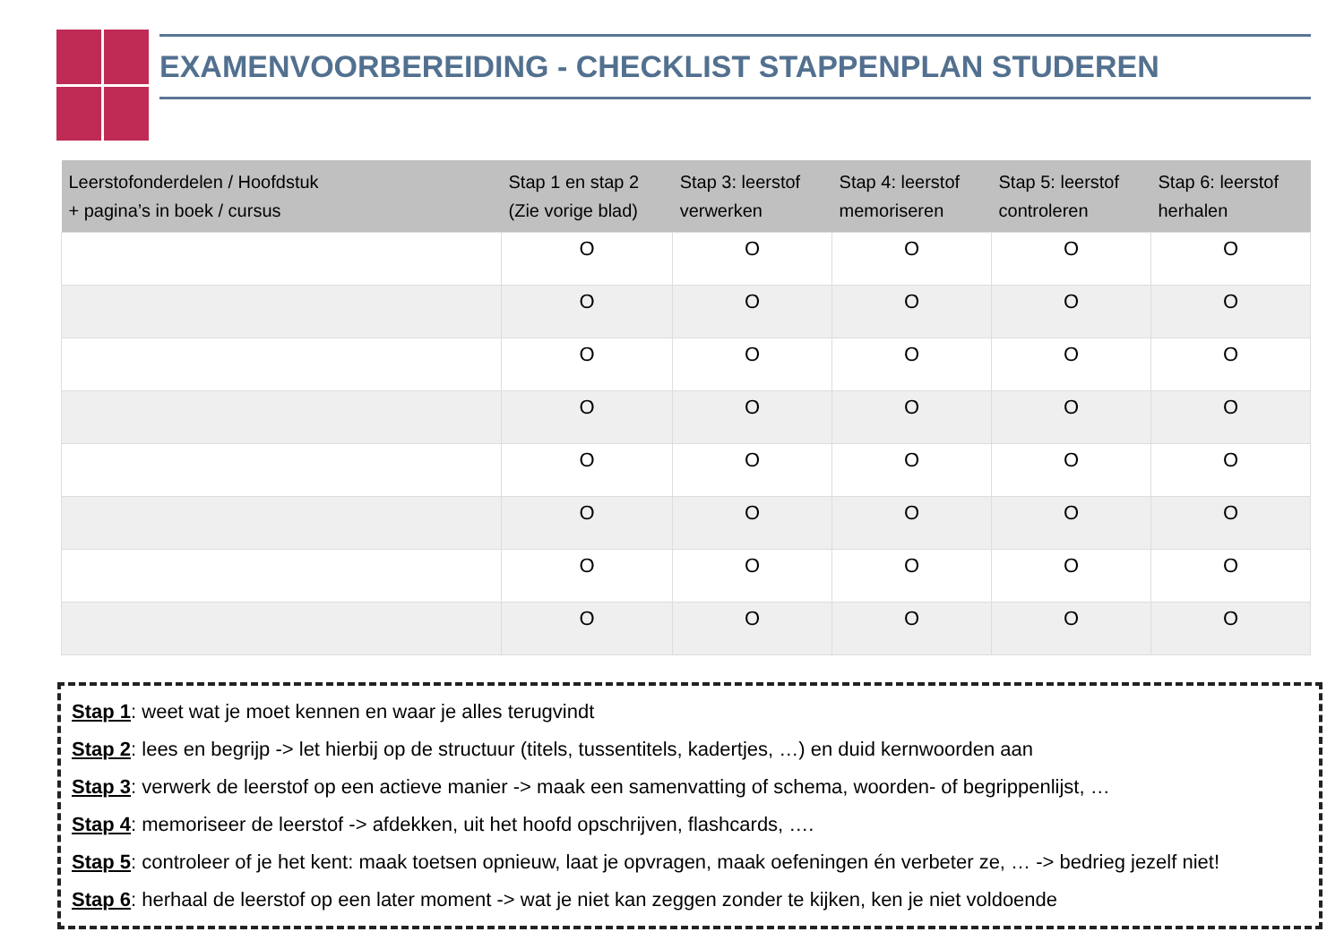EXAMENVOORBEREIDING - CHECKLIST STAPPENPLAN STUDEREN
| Leerstofonderdelen / Hoofdstuk + pagina’s in boek / cursus | Stap 1 en stap 2 (Zie vorige blad) | Stap 3: leerstof verwerken | Stap 4: leerstof memoriseren | Stap 5: leerstof controleren | Stap 6: leerstof herhalen |
| --- | --- | --- | --- | --- | --- |
| | O | O | O | O | O |
| | O | O | O | O | O |
| | O | O | O | O | O |
| | O | O | O | O | O |
| | O | O | O | O | O |
| | O | O | O | O | O |
| | O | O | O | O | O |
| | O | O | O | O | O |
Stap 1: weet wat je moet kennen en waar je alles terugvindt
Stap 2: lees en begrijp -> let hierbij op de structuur (titels, tussentitels, kadertjes, …) en duid kernwoorden aan
Stap 3: verwerk de leerstof op een actieve manier -> maak een samenvatting of schema, woorden- of begrippenlijst, …
Stap 4: memoriseer de leerstof -> afdekken, uit het hoofd opschrijven, flashcards, ….
Stap 5: controleer of je het kent: maak toetsen opnieuw, laat je opvragen, maak oefeningen én verbeter ze, … -> bedrieg jezelf niet!
Stap 6: herhaal de leerstof op een later moment -> wat je niet kan zeggen zonder te kijken, ken je niet voldoende